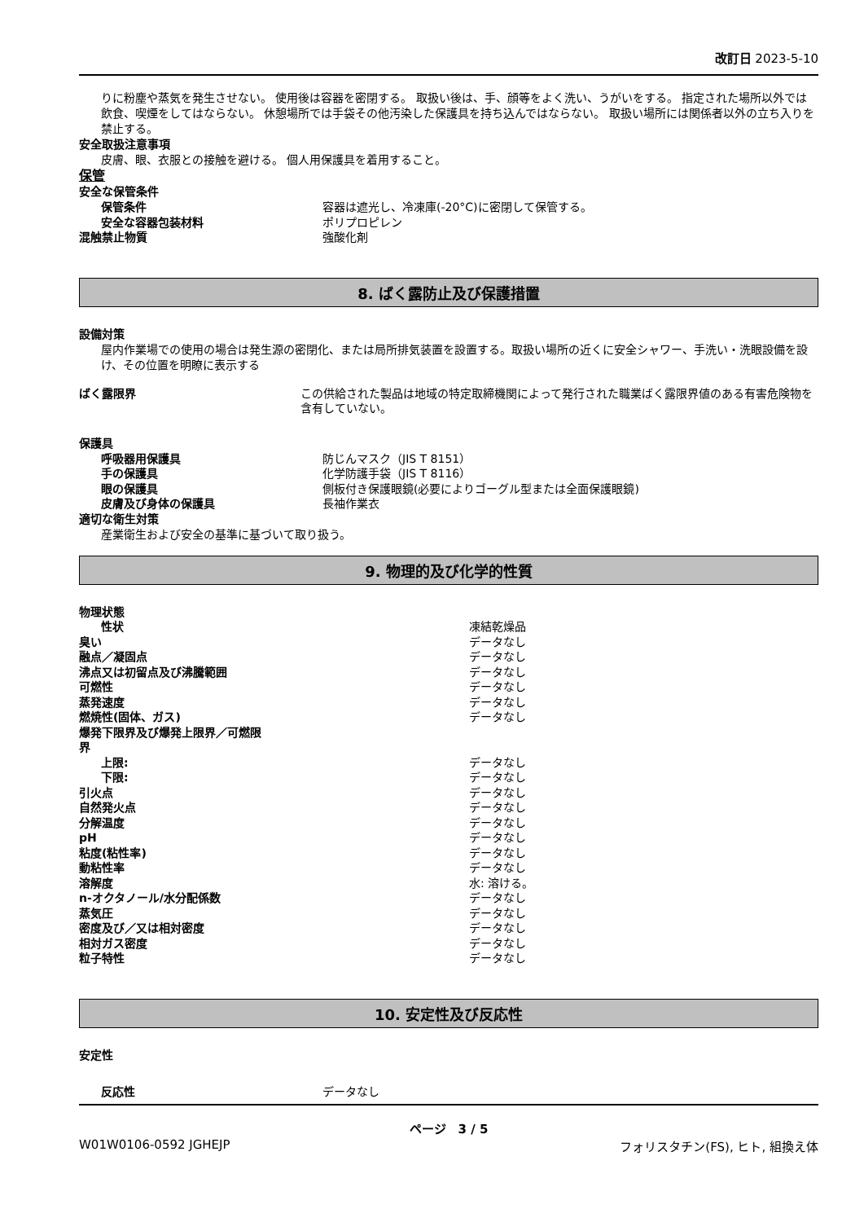改訂日 2023-5-10
りに粉塵や蒸気を発生させない。 使用後は容器を密閉する。 取扱い後は、手、顔等をよく洗い、うがいをする。 指定された場所以外では飲食、喫煙をしてはならない。 休憩場所では手袋その他汚染した保護具を持ち込んではならない。 取扱い場所には関係者以外の立ち入りを禁止する。
安全取扱注意事項
皮膚、眼、衣服との接触を避ける。 個人用保護具を着用すること。
保管
安全な保管条件
| 保管条件 | 容器は遮光し、冷凍庫(-20°C)に密閉して保管する。 |
| 安全な容器包装材料 | ポリプロピレン |
| 混触禁止物質 | 強酸化剤 |
8. ばく露防止及び保護措置
設備対策
屋内作業場での使用の場合は発生源の密閉化、または局所排気装置を設置する。取扱い場所の近くに安全シャワー、手洗い・洗眼設備を設け、その位置を明瞭に表示する
| ばく露限界 | この供給された製品は地域の特定取締機関によって発行された職業ばく露限界値のある有害危険物を含有していない。 |
保護具
| 呼吸器用保護具 | 防じんマスク（JIS T 8151） |
| 手の保護具 | 化学防護手袋（JIS T 8116） |
| 眼の保護具 | 側板付き保護眼鏡(必要によりゴーグル型または全面保護眼鏡) |
| 皮膚及び身体の保護具 | 長袖作業衣 |
適切な衛生対策
産業衛生および安全の基準に基づいて取り扱う。
9. 物理的及び化学的性質
| 物理状態 | |
| 性状 | 凍結乾燥品 |
| 臭い | データなし |
| 融点／凝固点 | データなし |
| 沸点又は初留点及び沸騰範囲 | データなし |
| 可燃性 | データなし |
| 蒸発速度 | データなし |
| 燃焼性(固体、ガス) | データなし |
| 爆発下限界及び爆発上限界／可燃限 界 | |
| 上限: | データなし |
| 下限: | データなし |
| 引火点 | データなし |
| 自然発火点 | データなし |
| 分解温度 | データなし |
| pH | データなし |
| 粘度(粘性率) | データなし |
| 動粘性率 | データなし |
| 溶解度 | 水: 溶ける。 |
| n-オクタノール/水分配係数 | データなし |
| 蒸気圧 | データなし |
| 密度及び／又は相対密度 | データなし |
| 相対ガス密度 | データなし |
| 粒子特性 | データなし |
10. 安定性及び反応性
安定性
| 反応性 | データなし |
ページ　3 / 5
W01W0106-0592 JGHEJP フォリスタチン(FS), ヒト, 組換え体